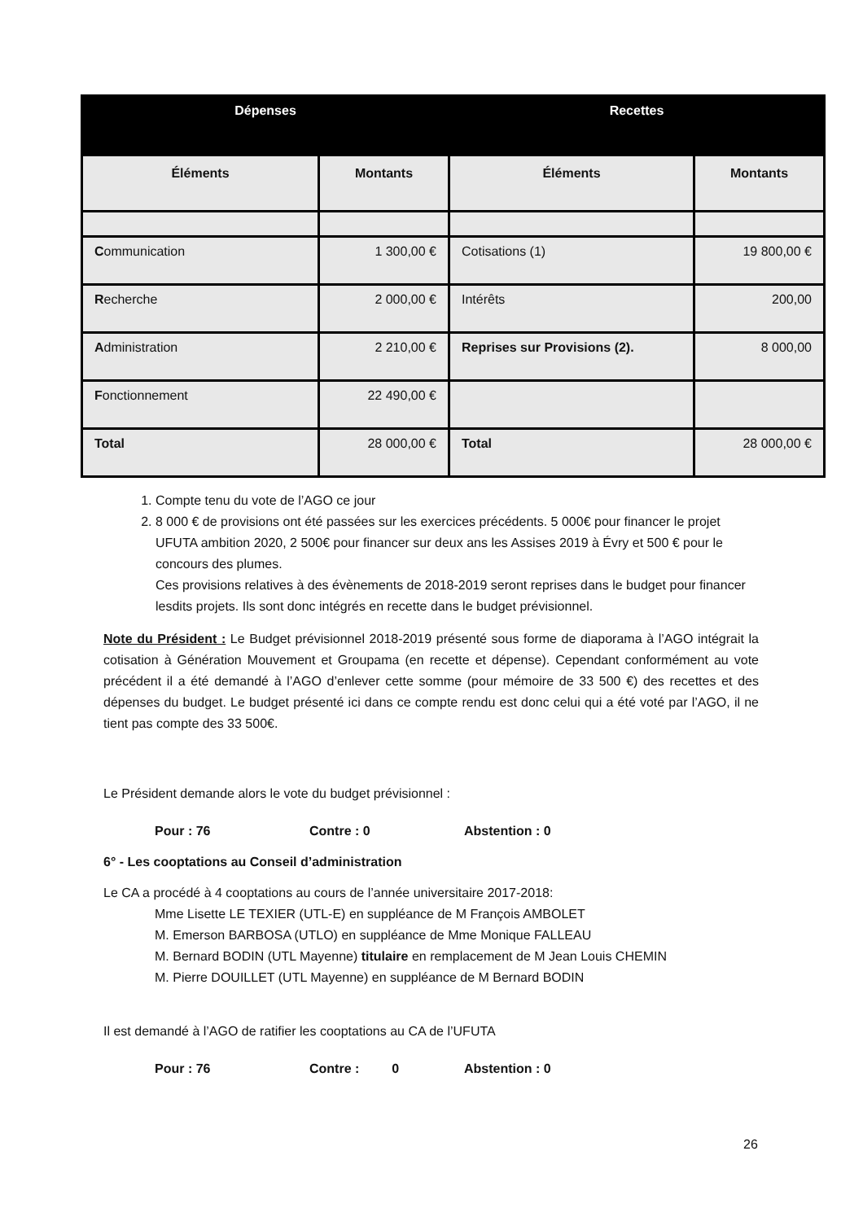| Dépenses | | Recettes | |
| --- | --- | --- | --- |
| Éléments | Montants | Éléments | Montants |
| C ommunication | 1 300,00 € | Cotisations (1) | 19 800,00 € |
| R echerche | 2 000,00 € | Intérêts | 200,00 |
| A dministration | 2 210,00 € | Reprises sur Provisions (2). | 8 000,00 |
| F onctionnement | 22 490,00 € | | |
| Total | 28 000,00 € | Total | 28 000,00 € |
1. Compte tenu du vote de l’AGO ce jour
2. 8 000 € de provisions ont été passées sur les exercices précédents. 5 000€ pour financer le projet UFUTA ambition 2020, 2 500€ pour financer sur deux ans les Assises 2019 à Évry et 500 € pour le concours des plumes.
Ces provisions relatives à des évènements de 2018-2019 seront reprises dans le budget pour financer lesdits projets. Ils sont donc intégrés en recette dans le budget prévisionnel.
Note du Président : Le Budget prévisionnel 2018-2019 présenté sous forme de diaporama à l’AGO intégrait la cotisation à Génération Mouvement et Groupama (en recette et dépense). Cependant conformément au vote précédent il a été demandé à l’AGO d’enlever cette somme (pour mémoire de 33 500 €) des recettes et des dépenses du budget. Le budget présenté ici dans ce compte rendu est donc celui qui a été voté par l’AGO, il ne tient pas compte des 33 500€.
Le Président demande alors le vote du budget prévisionnel :
Pour : 76 Contre : 0 Abstention : 0
6° - Les cooptations au Conseil d’administration
Le CA a procédé à 4 cooptations au cours de l’année universitaire 2017-2018:
Mme Lisette LE TEXIER (UTL-E) en suppléance de M François AMBOLET
M. Emerson BARBOSA (UTLO) en suppléance de Mme Monique FALLEAU
M. Bernard BODIN (UTL Mayenne) titulaire en remplacement de M Jean Louis CHEMIN
M. Pierre DOUILLET (UTL Mayenne) en suppléance de M Bernard BODIN
Il est demandé à l’AGO de ratifier les cooptations au CA de l’UFUTA
Pour : 76 Contre : 0 Abstention : 0
26